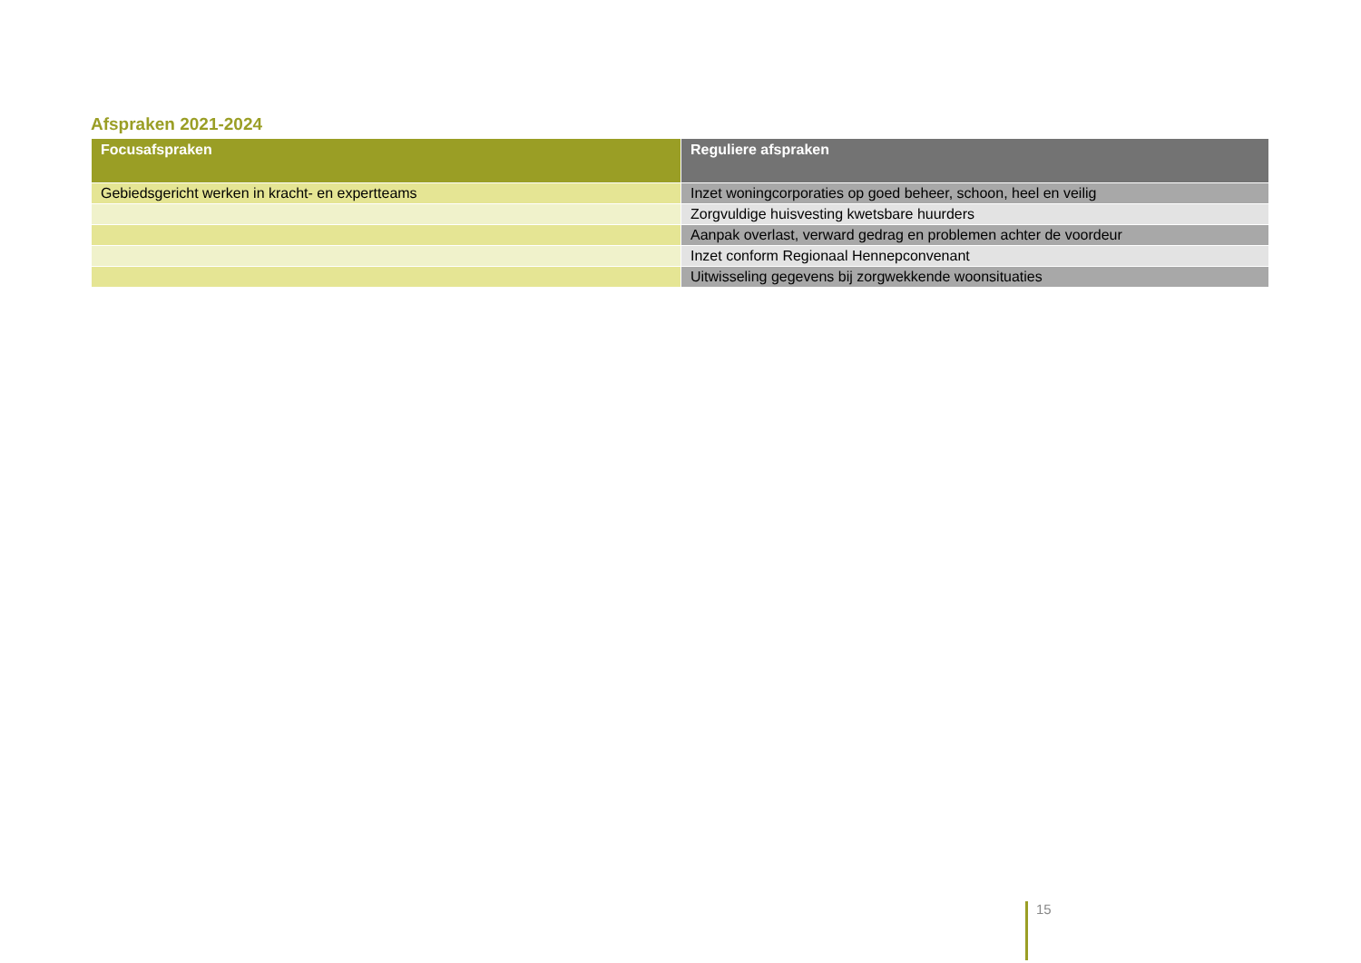Afspraken 2021-2024
| Focusafspraken | Reguliere afspraken |
| --- | --- |
| Gebiedsgericht werken in kracht- en expertteams | Inzet woningcorporaties op goed beheer, schoon, heel en veilig |
| | Zorgvuldige huisvesting kwetsbare huurders |
| | Aanpak overlast, verward gedrag en problemen achter de voordeur |
| | Inzet conform Regionaal Hennepconvenant |
| | Uitwisseling gegevens bij zorgwekkende woonsituaties |
15